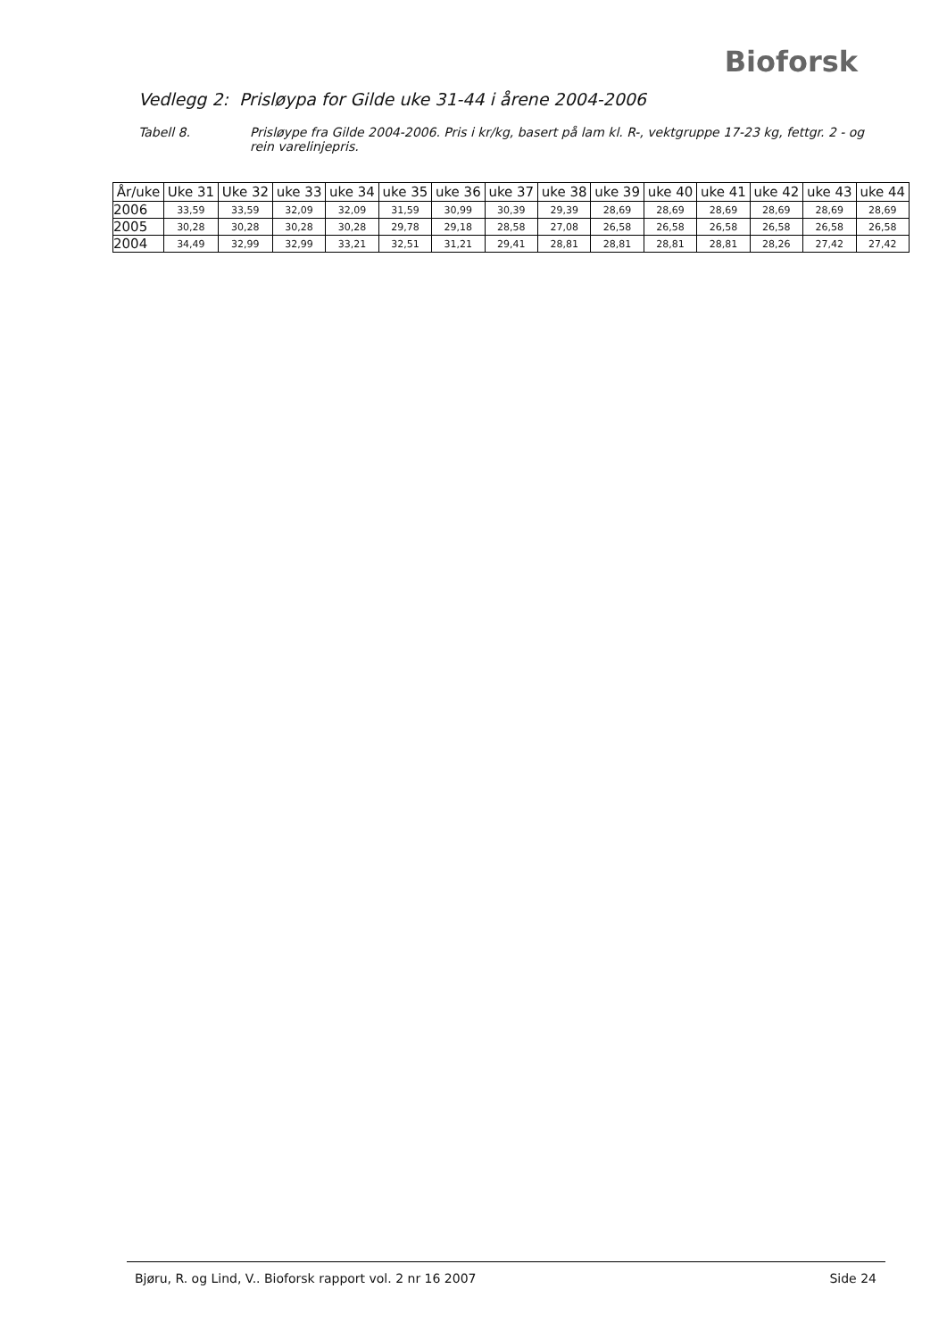Bioforsk
Vedlegg 2: Prisløypa for Gilde uke 31-44 i årene 2004-2006
Tabell 8. Prisløype fra Gilde 2004-2006. Pris i kr/kg, basert på lam kl. R-, vektgruppe 17-23 kg, fettgr. 2 - og rein varelinjepris.
| År/uke | Uke 31 | Uke 32 | uke 33 | uke 34 | uke 35 | uke 36 | uke 37 | uke 38 | uke 39 | uke 40 | uke 41 | uke 42 | uke 43 | uke 44 |
| --- | --- | --- | --- | --- | --- | --- | --- | --- | --- | --- | --- | --- | --- | --- |
| 2006 | 33,59 | 33,59 | 32,09 | 32,09 | 31,59 | 30,99 | 30,39 | 29,39 | 28,69 | 28,69 | 28,69 | 28,69 | 28,69 | 28,69 |
| 2005 | 30,28 | 30,28 | 30,28 | 30,28 | 29,78 | 29,18 | 28,58 | 27,08 | 26,58 | 26,58 | 26,58 | 26,58 | 26,58 | 26,58 |
| 2004 | 34,49 | 32,99 | 32,99 | 33,21 | 32,51 | 31,21 | 29,41 | 28,81 | 28,81 | 28,81 | 28,81 | 28,26 | 27,42 | 27,42 |
Bjøru, R. og Lind, V.. Bioforsk rapport vol. 2 nr 16 2007 Side 24